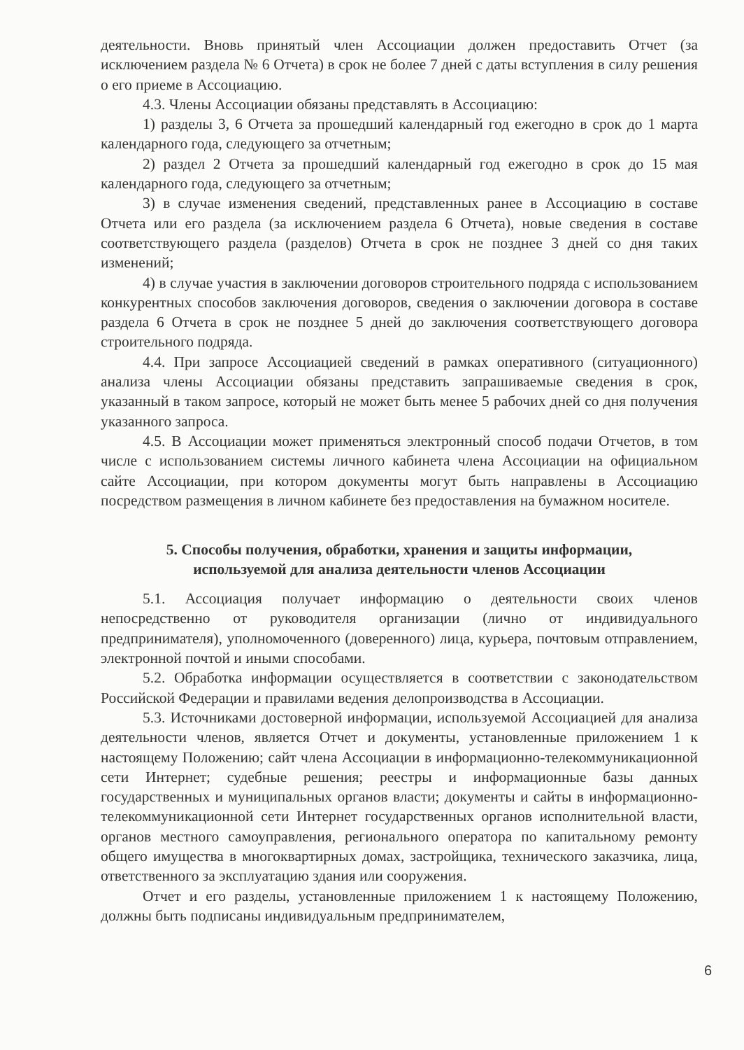деятельности. Вновь принятый член Ассоциации должен предоставить Отчет (за исключением раздела № 6 Отчета) в срок не более 7 дней с даты вступления в силу решения о его приеме в Ассоциацию.
4.3. Члены Ассоциации обязаны представлять в Ассоциацию:
1) разделы 3, 6 Отчета за прошедший календарный год ежегодно в срок до 1 марта календарного года, следующего за отчетным;
2) раздел 2 Отчета за прошедший календарный год ежегодно в срок до 15 мая календарного года, следующего за отчетным;
3) в случае изменения сведений, представленных ранее в Ассоциацию в составе Отчета или его раздела (за исключением раздела 6 Отчета), новые сведения в составе соответствующего раздела (разделов) Отчета в срок не позднее 3 дней со дня таких изменений;
4) в случае участия в заключении договоров строительного подряда с использованием конкурентных способов заключения договоров, сведения о заключении договора в составе раздела 6 Отчета в срок не позднее 5 дней до заключения соответствующего договора строительного подряда.
4.4. При запросе Ассоциацией сведений в рамках оперативного (ситуационного) анализа члены Ассоциации обязаны представить запрашиваемые сведения в срок, указанный в таком запросе, который не может быть менее 5 рабочих дней со дня получения указанного запроса.
4.5. В Ассоциации может применяться электронный способ подачи Отчетов, в том числе с использованием системы личного кабинета члена Ассоциации на официальном сайте Ассоциации, при котором документы могут быть направлены в Ассоциацию посредством размещения в личном кабинете без предоставления на бумажном носителе.
5. Способы получения, обработки, хранения и защиты информации,
используемой для анализа деятельности членов Ассоциации
5.1. Ассоциация получает информацию о деятельности своих членов непосредственно от руководителя организации (лично от индивидуального предпринимателя), уполномоченного (доверенного) лица, курьера, почтовым отправлением, электронной почтой и иными способами.
5.2. Обработка информации осуществляется в соответствии с законодательством Российской Федерации и правилами ведения делопроизводства в Ассоциации.
5.3. Источниками достоверной информации, используемой Ассоциацией для анализа деятельности членов, является Отчет и документы, установленные приложением 1 к настоящему Положению; сайт члена Ассоциации в информационно-телекоммуникационной сети Интернет; судебные решения; реестры и информационные базы данных государственных и муниципальных органов власти; документы и сайты в информационно-телекоммуникационной сети Интернет государственных органов исполнительной власти, органов местного самоуправления, регионального оператора по капитальному ремонту общего имущества в многоквартирных домах, застройщика, технического заказчика, лица, ответственного за эксплуатацию здания или сооружения.
Отчет и его разделы, установленные приложением 1 к настоящему Положению, должны быть подписаны индивидуальным предпринимателем,
6